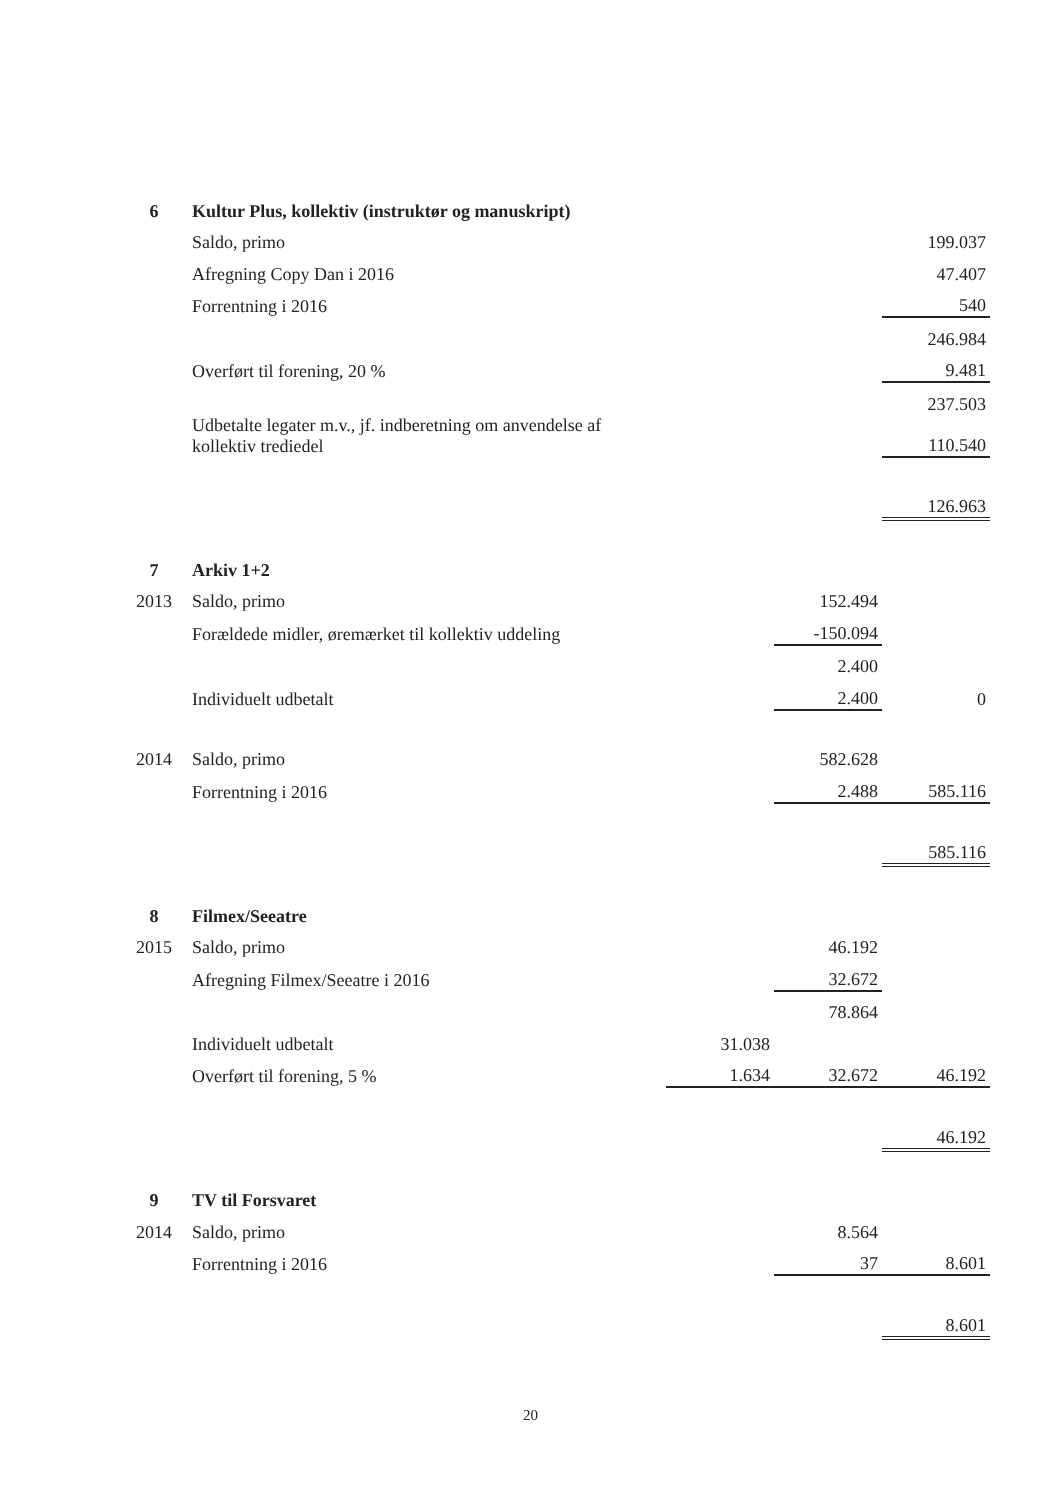| 6 | Kultur Plus, kollektiv (instruktør og manuskript) | | | |
| | Saldo, primo | | | 199.037 |
| | Afregning Copy Dan i 2016 | | | 47.407 |
| | Forrentning i 2016 | | | 540 |
| | | | | 246.984 |
| | Overført til forening, 20 % | | | 9.481 |
| | | | | 237.503 |
| | Udbetalte legater m.v., jf. indberetning om anvendelse af kollektiv trediedel | | | 110.540 |
| | | | | 126.963 |
| 7 | Arkiv 1+2 | | | |
| 2013 | Saldo, primo | | 152.494 | |
| | Forældede midler, øremærket til kollektiv uddeling | | -150.094 | |
| | | | 2.400 | |
| | Individuelt udbetalt | | 2.400 | 0 |
| 2014 | Saldo, primo | | 582.628 | |
| | Forrentning i 2016 | | 2.488 | 585.116 |
| | | | | 585.116 |
| 8 | Filmex/Seeatre | | | |
| 2015 | Saldo, primo | | 46.192 | |
| | Afregning Filmex/Seeatre i 2016 | | 32.672 | |
| | | | 78.864 | |
| | Individuelt udbetalt | 31.038 | | |
| | Overført til forening, 5 % | 1.634 | 32.672 | 46.192 |
| | | | | 46.192 |
| 9 | TV til Forsvaret | | | |
| 2014 | Saldo, primo | | 8.564 | |
| | Forrentning i 2016 | | 37 | 8.601 |
| | | | | 8.601 |
20